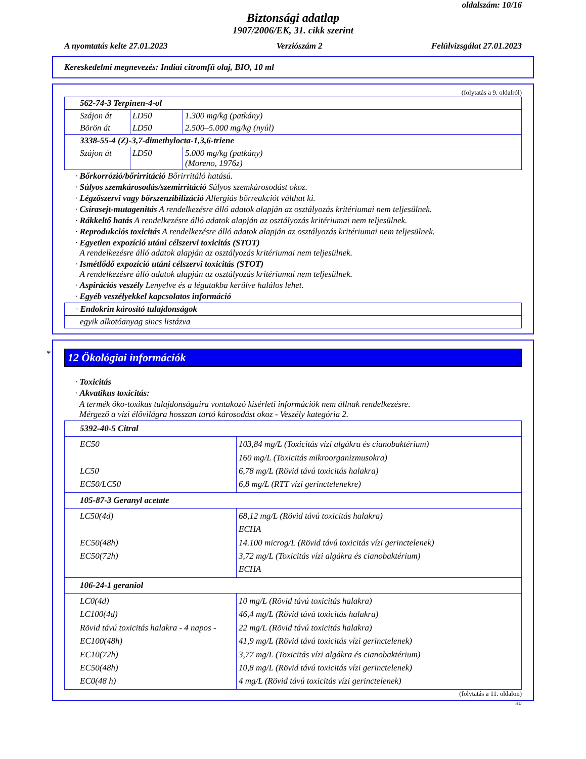oldalszám: 10/16
Biztonsági adatlap
1907/2006/EK, 31. cikk szerint
A nyomtatás kelte 27.01.2023 Verziószám 2 Felülvizsgálat 27.01.2023
Kereskedelmi megnevezés: Indiai citromfű olaj, BIO, 10 ml
(folytatás a 9. oldalról)
| 562-74-3 Terpinen-4-ol | | |
| Szájon át | LD50 | 1.300 mg/kg (patkány) |
| Börön át | LD50 | 2.500–5.000 mg/kg (nyúl) |
| 3338-55-4 (Z)-3,7-dimethylocta-1,3,6-triene | | |
| Szájon át | LD50 | 5.000 mg/kg (patkány) (Moreno, 1976z) |
· Bőrkorrózió/bőrirritáció Bőrirritáló hatású.
· Súlyos szemkárosodás/szemirritáció Súlyos szemkárosodást okoz.
· Légzőszervi vagy bőrszenzibilizáció Allergiás bőrreakciót válthat ki.
· Csírasejt-mutagenitás A rendelkezésre álló adatok alapján az osztályozás kritériumai nem teljesülnek.
· Rákkeltő hatás A rendelkezésre álló adatok alapján az osztályozás kritériumai nem teljesülnek.
· Reprodukciós toxicitás A rendelkezésre álló adatok alapján az osztályozás kritériumai nem teljesülnek.
· Egyetlen expozíció utáni célszervi toxicitás (STOT)
A rendelkezésre álló adatok alapján az osztályozás kritériumai nem teljesülnek.
· Ismétlődő expozíció utáni célszervi toxicitás (STOT)
A rendelkezésre álló adatok alapján az osztályozás kritériumai nem teljesülnek.
· Aspirációs veszély Lenyelve és a légutakba kerülve halálos lehet.
· Egyéb veszélyekkel kapcsolatos információ
| · Endokrin károsító tulajdonságok |
| egyik alkotóanyag sincs listázva |
*
12 Ökológiai információk
· Toxicitás
· Akvatikus toxicitás:
A termék öko-toxikus tulajdonságaira vontakozó kísérleti információk nem állnak rendelkezésre.
Mérgező a vízi élővilágra hosszan tartó károsodást okoz - Veszély kategória 2.
| 5392-40-5 Citral | |
| EC50 LC50 EC50/LC50 | 103,84 mg/L (Toxicitás vízi algákra és cianobaktérium) 160 mg/L (Toxicitás mikroorganizmusokra) 6,78 mg/L (Rövid távú toxicitás halakra) 6,8 mg/L (RTT vízi gerinctelenekre) |
| 105-87-3 Geranyl acetate | |
| LC50(4d) EC50(48h) EC50(72h) | 68,12 mg/L (Rövid távú toxicitás halakra) ECHA 14.100 microg/L (Rövid távú toxicitás vízi gerinctelenek) 3,72 mg/L (Toxicitás vízi algákra és cianobaktérium) ECHA |
| 106-24-1 geraniol | |
| LC0(4d) LC100(4d) Rövid távú toxicitás halakra - 4 napos - EC100(48h) EC10(72h) EC50(48h) EC0(48 h) | 10 mg/L (Rövid távú toxicitás halakra) 46,4 mg/L (Rövid távú toxicitás halakra) 22 mg/L (Rövid távú toxicitás halakra) 41,9 mg/L (Rövid távú toxicitás vízi gerinctelenek) 3,77 mg/L (Toxicitás vízi algákra és cianobaktérium) 10,8 mg/L (Rövid távú toxicitás vízi gerinctelenek) 4 mg/L (Rövid távú toxicitás vízi gerinctelenek) |
(folytatás a 11. oldalon)
HU